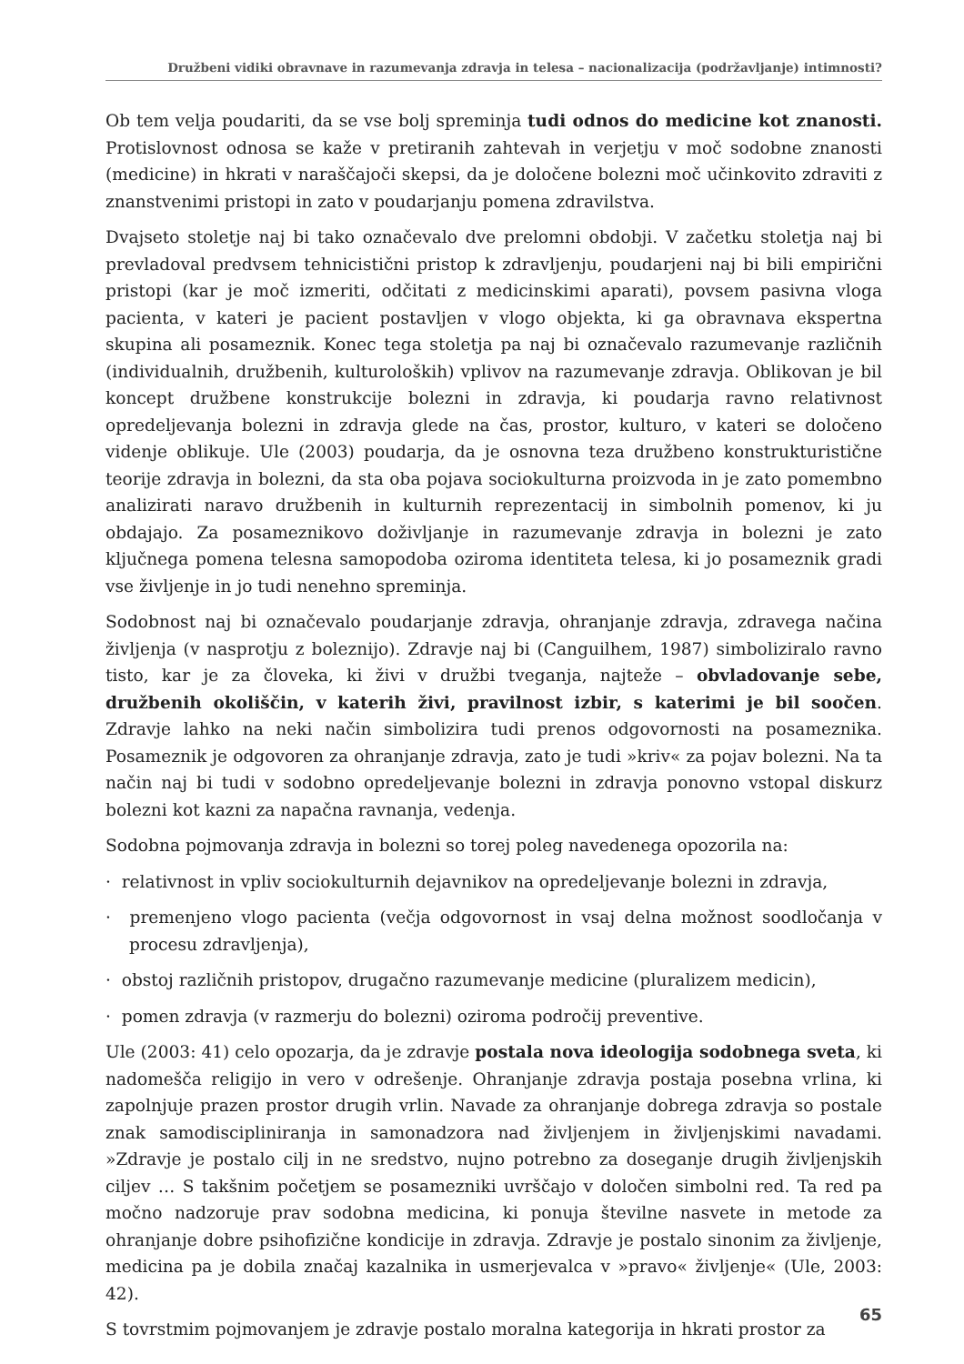Družbeni vidiki obravnave in razumevanja zdravja in telesa – nacionalizacija (podržavljanje) intimnosti?
Ob tem velja poudariti, da se vse bolj spreminja tudi odnos do medicine kot znanosti. Protislovnost odnosa se kaže v pretiranih zahtevah in verjetju v moč sodobne znanosti (medicine) in hkrati v naraščajoči skepsi, da je določene bolezni moč učinkovito zdraviti z znanstvenimi pristopi in zato v poudarjanju pomena zdravilstva.
Dvajseto stoletje naj bi tako označevalo dve prelomni obdobji. V začetku stoletja naj bi prevladoval predvsem tehnicistični pristop k zdravljenju, poudarjeni naj bi bili empirični pristopi (kar je moč izmeriti, odčitati z medicinskimi aparati), povsem pasivna vloga pacienta, v kateri je pacient postavljen v vlogo objekta, ki ga obravnava ekspertna skupina ali posameznik. Konec tega stoletja pa naj bi označevalo razumevanje različnih (individualnih, družbenih, kulturoloških) vplivov na razumevanje zdravja. Oblikovan je bil koncept družbene konstrukcije bolezni in zdravja, ki poudarja ravno relativnost opredeljevanja bolezni in zdravja glede na čas, prostor, kulturo, v kateri se določeno videnje oblikuje. Ule (2003) poudarja, da je osnovna teza družbeno konstrukturistične teorije zdravja in bolezni, da sta oba pojava sociokulturna proizvoda in je zato pomembno analizirati naravo družbenih in kulturnih reprezentacij in simbolnih pomenov, ki ju obdajajo. Za posameznikovo doživljanje in razumevanje zdravja in bolezni je zato ključnega pomena telesna samopodoba oziroma identiteta telesa, ki jo posameznik gradi vse življenje in jo tudi nenehno spreminja.
Sodobnost naj bi označevalo poudarjanje zdravja, ohranjanje zdravja, zdravega načina življenja (v nasprotju z boleznijo). Zdravje naj bi (Canguilhem, 1987) simboliziralo ravno tisto, kar je za človeka, ki živi v družbi tveganja, najteže – obvladovanje sebe, družbenih okoliščin, v katerih živi, pravilnost izbir, s katerimi je bil soočen. Zdravje lahko na neki način simbolizira tudi prenos odgovornosti na posameznika. Posameznik je odgovoren za ohranjanje zdravja, zato je tudi »kriv« za pojav bolezni. Na ta način naj bi tudi v sodobno opredeljevanje bolezni in zdravja ponovno vstopal diskurz bolezni kot kazni za napačna ravnanja, vedenja.
Sodobna pojmovanja zdravja in bolezni so torej poleg navedenega opozorila na:
· relativnost in vpliv sociokulturnih dejavnikov na opredeljevanje bolezni in zdravja,
· premenjeno vlogo pacienta (večja odgovornost in vsaj delna možnost soodločanja v procesu zdravljenja),
· obstoj različnih pristopov, drugačno razumevanje medicine (pluralizem medicin),
· pomen zdravja (v razmerju do bolezni) oziroma področij preventive.
Ule (2003: 41) celo opozarja, da je zdravje postala nova ideologija sodobnega sveta, ki nadomešča religijo in vero v odrešenje. Ohranjanje zdravja postaja posebna vrlina, ki zapolnjuje prazen prostor drugih vrlin. Navade za ohranjanje dobrega zdravja so postale znak samodiscipliniranja in samonadzora nad življenjem in življenjskimi navadami. »Zdravje je postalo cilj in ne sredstvo, nujno potrebno za doseganje drugih življenjskih ciljev … S takšnim početjem se posamezniki uvrščajo v določen simbolni red. Ta red pa močno nadzoruje prav sodobna medicina, ki ponuja številne nasvete in metode za ohranjanje dobre psihofizične kondicije in zdravja. Zdravje je postalo sinonim za življenje, medicina pa je dobila značaj kazalnika in usmerjevalca v »pravo« življenje« (Ule, 2003: 42).
S tovrstmim pojmovanjem je zdravje postalo moralna kategorija in hkrati prostor za
65